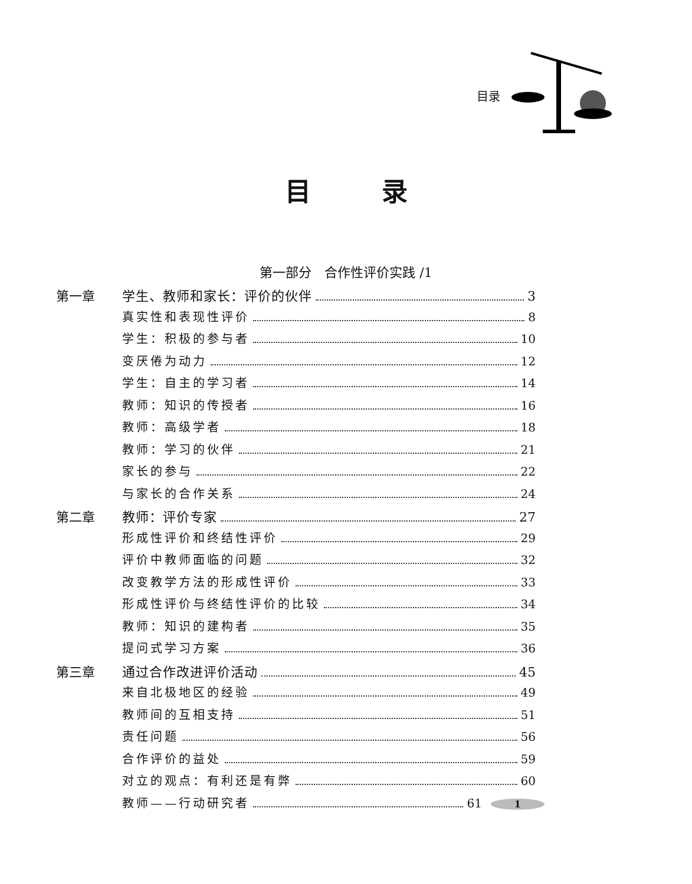目录
目录
第一部分　合作性评价实践 /1
第一章 学生、教师和家长：评价的伙伴 3
真实性和表现性评价 8
学生：积极的参与者 10
变厌倦为动力 12
学生：自主的学习者 14
教师：知识的传授者 16
教师：高级学者 18
教师：学习的伙伴 21
家长的参与 22
与家长的合作关系 24
第二章 教师：评价专家 27
形成性评价和终结性评价 29
评价中教师面临的问题 32
改变教学方法的形成性评价 33
形成性评价与终结性评价的比较 34
教师：知识的建构者 35
提问式学习方案 36
第三章 通过合作改进评价活动 45
来自北极地区的经验 49
教师间的互相支持 51
责任问题 56
合作评价的益处 59
对立的观点：有利还是有弊 60
教师——行动研究者 61 1